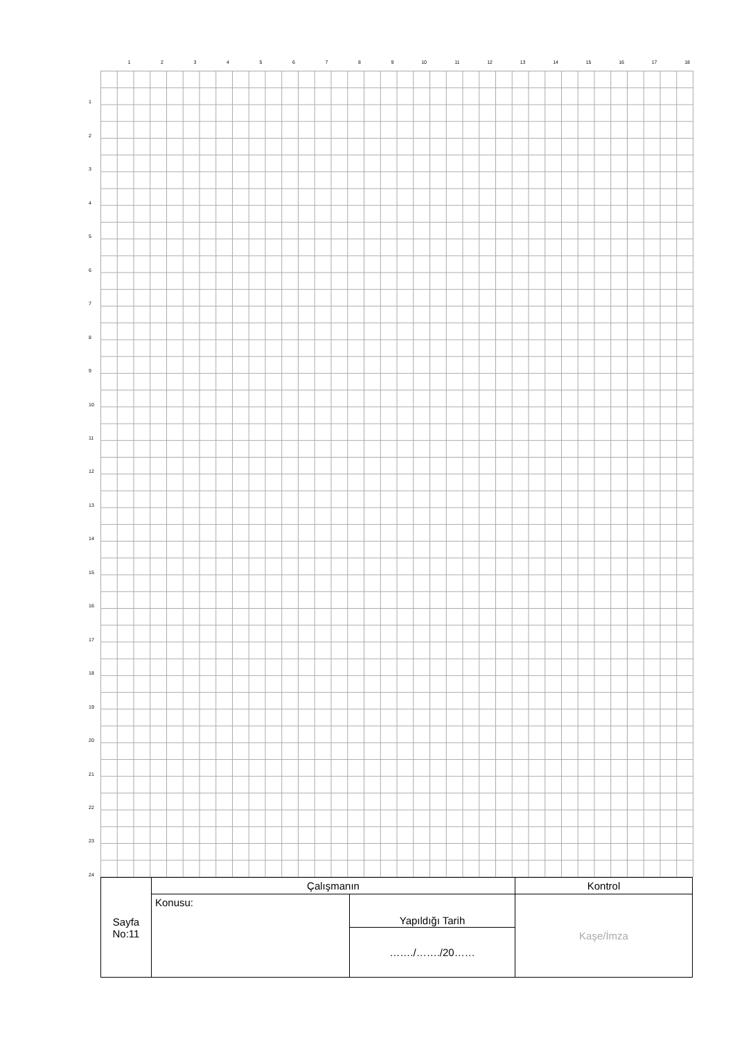123456789 10 11 12 13 14 15 16 17 18
123456789
10
11
12
13
14
15
16
17
18
19
20
21
22
23
24
| Sayfa No:11 | Çalışmanın | | Kontrol |
| | Konusu: | Yapıldığı Tarih | Kaşe/İmza |
| | | ……./……./20…… | |